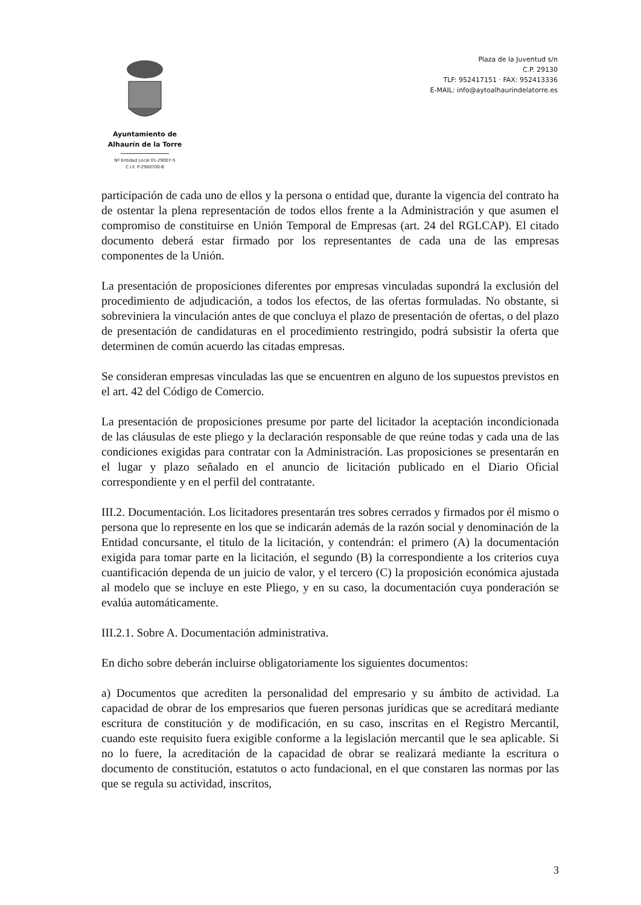Ayuntamiento de
Alhaurín de la Torre
Nº Entidad Local 01-29007-5
C.I.F. P-2900700-B
Plaza de la Juventud s/n
C.P. 29130
TLF: 952417151 · FAX: 952413336
E-MAIL: info@aytoalhaurindelatorre.es
participación de cada uno de ellos y la persona o entidad que, durante la vigencia del contrato ha de ostentar la plena representación de todos ellos frente a la Administración y que asumen el compromiso de constituirse en Unión Temporal de Empresas (art. 24 del RGLCAP). El citado documento deberá estar firmado por los representantes de cada una de las empresas componentes de la Unión.
La presentación de proposiciones diferentes por empresas vinculadas supondrá la exclusión del procedimiento de adjudicación, a todos los efectos, de las ofertas formuladas. No obstante, si sobreviniera la vinculación antes de que concluya el plazo de presentación de ofertas, o del plazo de presentación de candidaturas en el procedimiento restringido, podrá subsistir la oferta que determinen de común acuerdo las citadas empresas.
Se consideran empresas vinculadas las que se encuentren en alguno de los supuestos previstos en el art. 42 del Código de Comercio.
La presentación de proposiciones presume por parte del licitador la aceptación incondicionada de las cláusulas de este pliego y la declaración responsable de que reúne todas y cada una de las condiciones exigidas para contratar con la Administración. Las proposiciones se presentarán en el lugar y plazo señalado en el anuncio de licitación publicado en el Diario Oficial correspondiente y en el perfil del contratante.
III.2. Documentación. Los licitadores presentarán tres sobres cerrados y firmados por él mismo o persona que lo represente en los que se indicarán además de la razón social y denominación de la Entidad concursante, el titulo de la licitación, y contendrán: el primero (A) la documentación exigida para tomar parte en la licitación, el segundo (B) la correspondiente a los criterios cuya cuantificación dependa de un juicio de valor, y el tercero (C) la proposición económica ajustada al modelo que se incluye en este Pliego, y en su caso, la documentación cuya ponderación se evalúa automáticamente.
III.2.1. Sobre A. Documentación administrativa.
En dicho sobre deberán incluirse obligatoriamente los siguientes documentos:
a) Documentos que acrediten la personalidad del empresario y su ámbito de actividad. La capacidad de obrar de los empresarios que fueren personas jurídicas que se acreditará mediante escritura de constitución y de modificación, en su caso, inscritas en el Registro Mercantil, cuando este requisito fuera exigible conforme a la legislación mercantil que le sea aplicable. Si no lo fuere, la acreditación de la capacidad de obrar se realizará mediante la escritura o documento de constitución, estatutos o acto fundacional, en el que constaren las normas por las que se regula su actividad, inscritos,
3